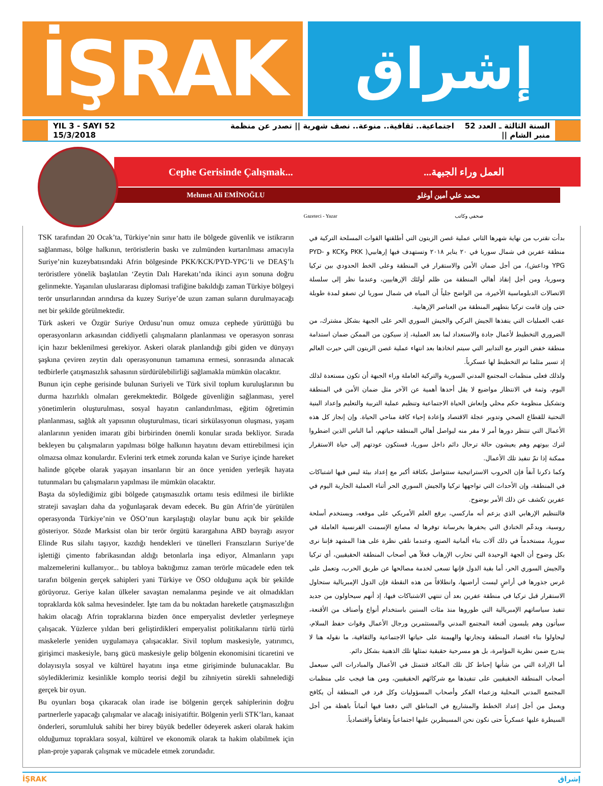İŞRAK
إشراق
YIL 3 - SAYI 52 15/3/2018 السنة الثالثة ـ العدد 52 اجتماعية.. ثقافية.. منوعة.. نصف شهرية || تصدر عن منظمة منبر الشام ||
Cephe Gerisinde Çalışmak... العمل وراء الجبهة...
Mehmet Ali EMİNOĞLU محمد علي أمين أوغلو
Gazeteci - Yazar صحفي وكاتب
TSK tarafından 20 Ocak’ta, Türkiye’nin sınır hattı ile bölgede güvenlik ve istikrarın sağlanması, bölge halkının, teröristlerin baskı ve zulmünden kurtarılması amacıyla Suriye’nin kuzeybatısındaki Afrin bölgesinde PKK/KCK/PYD-YPG’li ve DEAŞ’lı teröristlere yönelik başlatılan ‘Zeytin Dalı Harekatı’nda ikinci ayın sonuna doğru gelinmekte. Yaşanılan uluslararası diplomasi trafiğine bakıldığı zaman Türkiye bölgeyi terör unsurlarından arındırsa da kuzey Suriye’de uzun zaman suların durulmayacağı net bir şekilde görülmektedir.
Türk askeri ve Özgür Suriye Ordusu’nun omuz omuza cephede yürüttüğü bu operasyonların arkasından ciddiyetli çalışmaların planlanması ve operasyon sonrası için hazır beklenilmesi gerekiyor. Askeri olarak planlandığı gibi giden ve dünyayı şaşkına çeviren zeytin dalı operasyonunun tamamına ermesi, sonrasında alınacak tedbirlerle çatışmasızlık sahasının sürdürülebilirliği sağlamakla mümkün olacaktır.
Bunun için cephe gerisinde bulunan Suriyeli ve Türk sivil toplum kuruluşlarının bu durma hazırlıklı olmaları gerekmektedir. Bölgede güvenliğin sağlanması, yerel yönetimlerin oluşturulması, sosyal hayatın canlandırılması, eğitim öğretimin planlanması, sağlık alt yapısının oluşturulması, ticari sirkülasyonun oluşması, yaşam alanlarının yeniden imaratı gibi birbirinden önemli konular sırada bekliyor. Sırada bekleyen bu çalışmaların yapılması bölge halkının hayatını devam ettirebilmesi için olmazsa olmaz konulardır. Evlerini terk etmek zorunda kalan ve Suriye içinde hareket halinde göçebe olarak yaşayan insanların bir an önce yeniden yerleşik hayata tutunmaları bu çalışmaların yapılması ile mümkün olacaktır.
Başta da söylediğimiz gibi bölgede çatışmasızlık ortamı tesis edilmesi ile birlikte strateji savaşları daha da yoğunlaşarak devam edecek. Bu gün Afrin’de yürütülen operasyonda Türkiye’nin ve ÖSO’nun karşılaştığı olaylar bunu açık bir şekilde gösteriyor. Sözde Marksist olan bir terör örgütü karargahına ABD bayrağı asıyor Elinde Rus silahı taşıyor, kazdığı hendekleri ve tünelleri Fransızların Suriye’de işlettiği çimento fabrikasından aldığı betonlarla inşa ediyor, Almanların yapı malzemelerini kullanıyor... bu tabloya baktığımız zaman terörle mücadele eden tek tarafın bölgenin gerçek sahipleri yani Türkiye ve ÖSO olduğunu açık bir şekilde görüyoruz. Geriye kalan ülkeler savaştan nemalanma peşinde ve ait olmadıkları topraklarda kök salma hevesindeler. İşte tam da bu noktadan hareketle çatışmasızlığın hakim olacağı Afrin topraklarına bizden önce emperyalist devletler yerleşmeye çalışacak. Yüzlerce yıldan beri geliştirdikleri emperyalist politikalarını türlü türlü maskelerle yeniden uygulamaya çalışacaklar. Sivil toplum maskesiyle, yatırımcı, girişimci maskesiyle, barış gücü maskesiyle gelip bölgenin ekonomisini ticaretini ve dolayısıyla sosyal ve kültürel hayatını inşa etme girişiminde bulunacaklar. Bu söylediklerimiz kesinlikle komplo teorisi değil bu zihniyetin sürekli sahnelediği gerçek bir oyun.
Bu oyunları boşa çıkaracak olan irade ise bölgenin gerçek sahiplerinin doğru partnerlerle yapacağı çalışmalar ve alacağı inisiyatiftir. Bölgenin yerli STK’ları, kanaat önderleri, sorumluluk sahibi her birey büyük bedeller ödeyerek askeri olarak hakim olduğumuz topraklara sosyal, kültürel ve ekonomik olarak ta hakim olabilmek için plan-proje yaparak çalışmak ve mücadele etmek zorundadır.
بدأت تقترب من نهاية شهرها الثاني عملية غصن الزيتون التي أطلقتها القوات المسلحة التركية في منطقة عفرين في شمال سوريا في ٢٠ يناير ٢٠١٨ وتستهدف فيها إرهابيي( PKK وKCK و PYD-YPG وداعش)، من أجل ضمان الأمن والاستقرار في المنطقة وعلى الخط الحدودي بين تركيا وسوريا، ومن أجل إنقاذ أهالي المنطقة من ظلم أولئك الإرهابيين، وعندما نظر إلى سلسلة الاتصالات الدبلوماسية الأخيرة، من الواضح جلياً أن المياه في شمال سوريا لن تصفو لمدة طويلة حتى وإن قامت تركيا بتطهير المنطقة من العناصر الإرهابية.
عقب العمليات التي ينفذها الجيش التركي والجيش السوري الحر على الجبهة بشكل مشترك، من الضروري التخطيط لأعمال جادة والاستعداد لما بعد العملية، إذ سيكون من الممكن ضمان استدامة منطقة خفض التوتر مع التدابير التي سيتم اتخاذها بعد انتهاء عملية غصن الزيتون التي حيرت العالم إذ تسير مثلما تم التخطيط لها عسكرياً.
ولذلك فعلى منظمات المجتمع المدني السورية والتركية العاملة وراء الجبهة أن تكون مستعدة لذلك اليوم، وثمة في الانتظار مواضيع لا يقل أحدها أهمية عن الآخر مثل ضمان الأمن في المنطقة وتشكيل منظومة حكم محلي وإنعاش الحياة الاجتماعية وتنظيم عملية التربية والتعليم وإعداد البنية التحتية للقطاع الصحي وتدوير عجلة الاقتصاد وإعادة إحياء كافة مناحي الحياة. وإن إنجاز كل هذه الأعمال التي تنتظر دورها أمر لا مفر منه ليواصل أهالي المنطقة حياتهم، أما الناس الذين اضطروا لترك بيوتهم وهم يعيشون حالة ترحال دائم داخل سوريا، فستكون عودتهم إلى حياة الاستقرار ممكنة إذا تمّ تنفيذ تلك الأعمال.
وكما ذكرنا آنفاً فإن الحروب الاستراتيجية ستتواصل بكثافة أكبر مع إعداد بيئة ليس فيها اشتباكات في المنطقة، وإن الأحداث التي تواجهها تركيا والجيش السوري الحر أثناء العملية الجارية اليوم في عفرين تكشف عن ذلك الأمر بوضوح.
فالتنظيم الإرهابي الذي يزعم أنه ماركسي، يرفع العلم الأمريكي على موقعه، ويستخدم أسلحة روسية، ويدعّم الخنادق التي يحفرها بخرسانة توفرها له مصانع الإسمنت الفرنسية العاملة في سوريا، مستخدماً في ذلك آلات بناء ألمانية الصنع، وعندما نلقي نظرة على هذا المشهد فإننا نرى بكل وضوح أن الجهة الوحيدة التي تحارب الإرهاب فعلاً هي أصحاب المنطقة الحقيقيين، أي تركيا والجيش السوري الحر، أما بقية الدول فإنها تسعى لخدمة مصالحها عن طريق الحرب، وتعمل على غرس جذورها في أراضٍ ليست أراضيها، وانطلاقاً من هذه النقطة فإن الدول الإمبريالية ستحاول الاستقرار قبل تركيا في منطقة عفرين بعد أن تنتهي الاشتباكات فيها، إذ أنهم سيحاولون من جديد تنفيذ سياساتهم الإمبريالية التي طوروها منذ مئات السنين باستخدام أنواع وأصناف من الأقنعة، سيأتون وهم يلبسون أقنعة المجتمع المدني والمستثمرين ورجال الأعمال وقوات حفظ السلام، ليحاولوا بناء اقتصاد المنطقة وتجارتها والهيمنة على حياتها الاجتماعية والثقافية، ما نقوله هنا لا يندرج ضمن نظرية المؤامرة، بل هو مسرحية حقيقية تمثلها تلك الذهنية بشكل دائم.
أما الإرادة التي من شأنها إحباط كل تلك المكائد فتتمثل في الأعمال والمبادرات التي سيعمل أصحاب المنطقة الحقيقيين على تنفيذها مع شركائهم الحقيقيين، ومن هنا فيجب على منظمات المجتمع المدني المحلية وزعماء الفكر وأصحاب المسؤوليات وكل فرد في المنطقة أن يكافح ويعمل من أجل إعداد الخطط والمشاريع في المناطق التي دفعنا فيها أثماناً باهظة من أجل السيطرة عليها عسكرياً حتى نكون نحن المسيطرين عليها اجتماعياً وثقافياً واقتصادياً.
İŞRAK إشراق